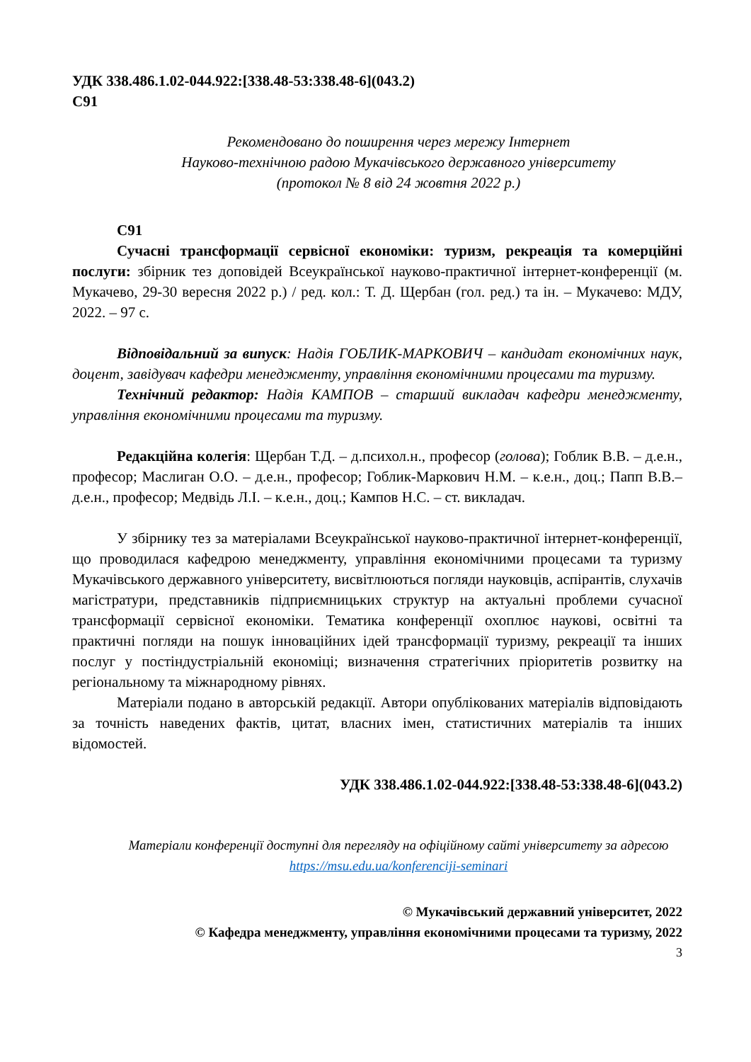УДК 338.486.1.02-044.922:[338.48-53:338.48-6](043.2)
С91
Рекомендовано до поширення через мережу Інтернет
Науково-технічною радою Мукачівського державного університету
(протокол № 8 від 24 жовтня 2022 р.)
С91
Сучасні трансформації сервісної економіки: туризм, рекреація та комерційні послуги: збірник тез доповідей Всеукраїнської науково-практичної інтернет-конференції (м. Мукачево, 29-30 вересня 2022 р.) / ред. кол.: Т. Д. Щербан (гол. ред.) та ін. – Мукачево: МДУ, 2022. – 97 с.
Відповідальний за випуск: Надія ГОБЛИК-МАРКОВИЧ – кандидат економічних наук, доцент, завідувач кафедри менеджменту, управління економічними процесами та туризму.
Технічний редактор: Надія КАМПОВ – старший викладач кафедри менеджменту, управління економічними процесами та туризму.
Редакційна колегія: Щербан Т.Д. – д.психол.н., професор (голова); Гоблик В.В. – д.е.н., професор; Маслиган О.О. – д.е.н., професор; Гоблик-Маркович Н.М. – к.е.н., доц.; Папп В.В.– д.е.н., професор; Медвідь Л.І. – к.е.н., доц.; Кампов Н.С. – ст. викладач.
У збірнику тез за матеріалами Всеукраїнської науково-практичної інтернет-конференції, що проводилася кафедрою менеджменту, управління економічними процесами та туризму Мукачівського державного університету, висвітлюються погляди науковців, аспірантів, слухачів магістратури, представників підприємницьких структур на актуальні проблеми сучасної трансформації сервісної економіки. Тематика конференції охоплює наукові, освітні та практичні погляди на пошук інноваційних ідей трансформації туризму, рекреації та інших послуг у постіндустріальній економіці; визначення стратегічних пріоритетів розвитку на регіональному та міжнародному рівнях.
Матеріали подано в авторській редакції. Автори опублікованих матеріалів відповідають за точність наведених фактів, цитат, власних імен, статистичних матеріалів та інших відомостей.
УДК 338.486.1.02-044.922:[338.48-53:338.48-6](043.2)
Матеріали конференції доступні для перегляду на офіційному сайті університету за адресою https://msu.edu.ua/konferenciji-seminari
© Мукачівський державний університет, 2022
© Кафедра менеджменту, управління економічними процесами та туризму, 2022
3